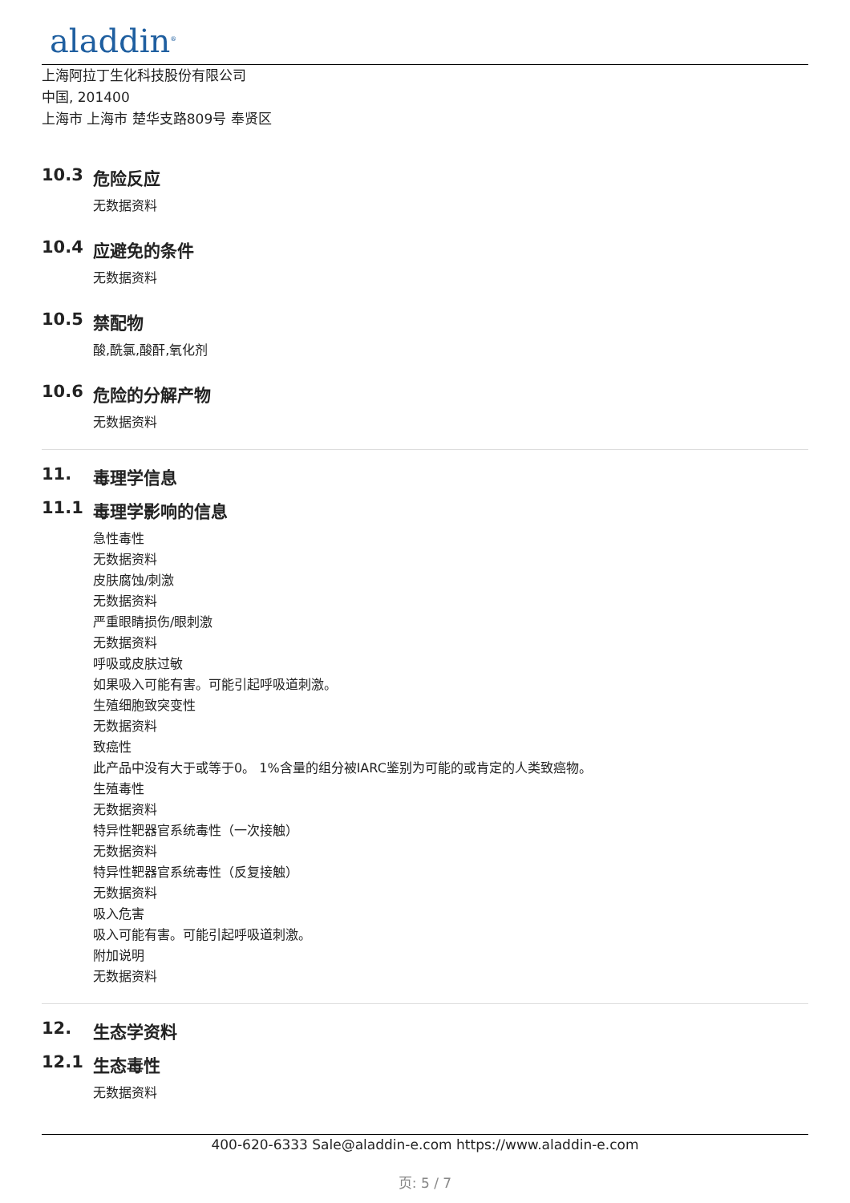aladdin<sup>®</sup>
上海阿拉丁生化科技股份有限公司
中国, 201400
上海市 上海市 楚华支路809号 奉贤区
10.3 危险反应
无数据资料
10.4 应避免的条件
无数据资料
10.5 禁配物
酸,酰氯,酸酐,氧化剂
10.6 危险的分解产物
无数据资料
11. 毒理学信息
11.1 毒理学影响的信息
急性毒性
无数据资料
皮肤腐蚀/刺激
无数据资料
严重眼睛损伤/眼刺激
无数据资料
呼吸或皮肤过敏
如果吸入可能有害。可能引起呼吸道刺激。
生殖细胞致突变性
无数据资料
致癌性
此产品中没有大于或等于0。 1%含量的组分被IARC鉴别为可能的或肯定的人类致癌物。
生殖毒性
无数据资料
特异性靶器官系统毒性（一次接触）
无数据资料
特异性靶器官系统毒性（反复接触）
无数据资料
吸入危害
吸入可能有害。可能引起呼吸道刺激。
附加说明
无数据资料
12. 生态学资料
12.1 生态毒性
无数据资料
400-620-6333 Sale@aladdin-e.com https://www.aladdin-e.com
页: 5 / 7